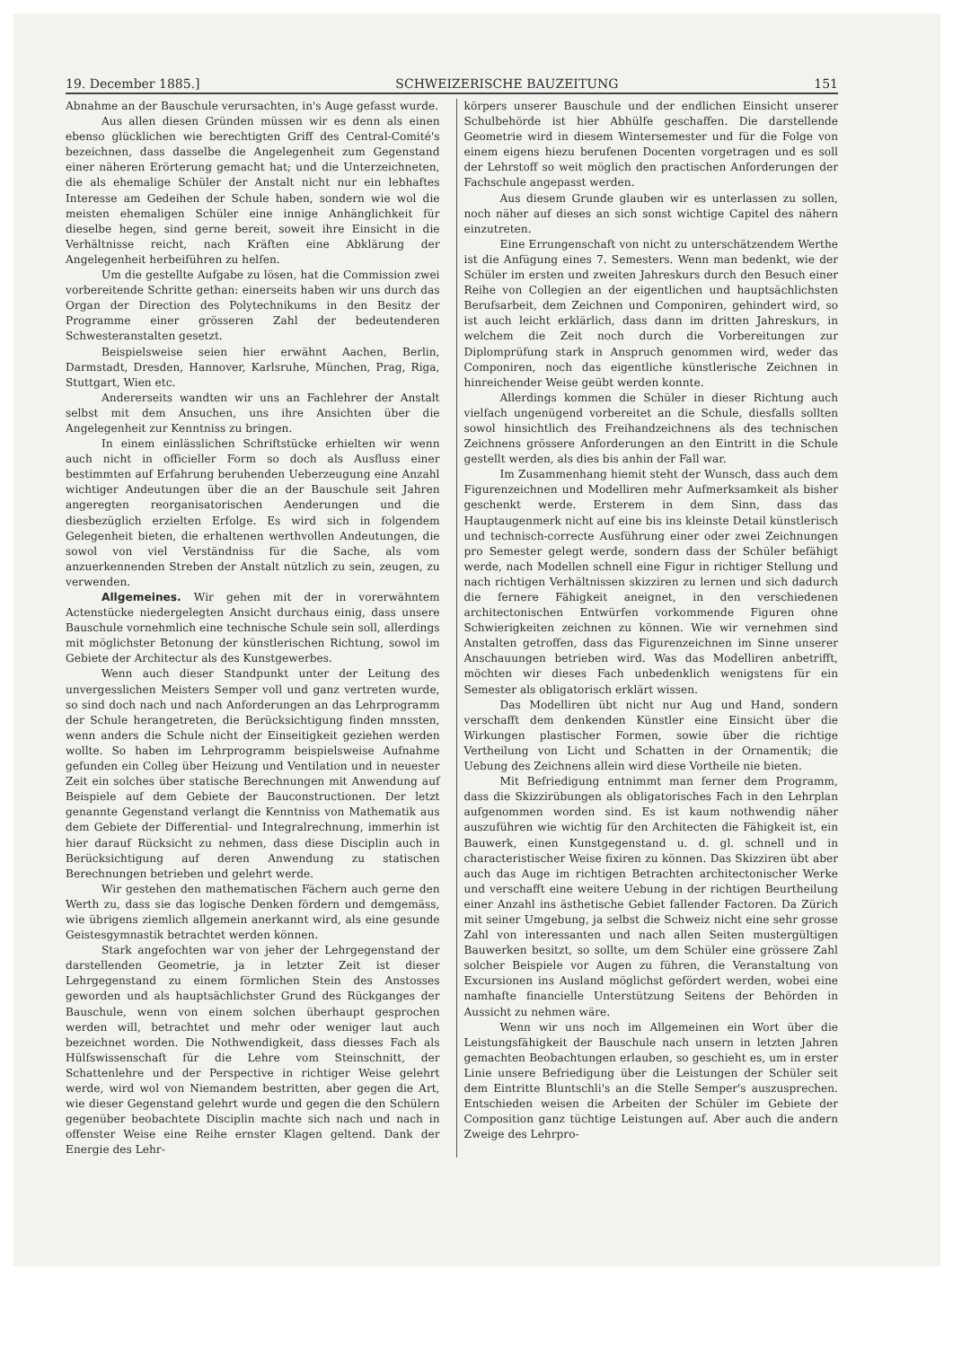19. December 1885.] SCHWEIZERISCHE BAUZEITUNG 151
Abnahme an der Bauschule verursachten, in's Auge gefasst wurde.
Aus allen diesen Gründen müssen wir es denn als einen ebenso glücklichen wie berechtigten Griff des Central-Comité's bezeichnen, dass dasselbe die Angelegenheit zum Gegenstand einer näheren Erörterung gemacht hat; und die Unterzeichneten, die als ehemalige Schüler der Anstalt nicht nur ein lebhaftes Interesse am Gedeihen der Schule haben, sondern wie wol die meisten ehemaligen Schüler eine innige Anhänglichkeit für dieselbe hegen, sind gerne bereit, soweit ihre Einsicht in die Verhältnisse reicht, nach Kräften eine Abklärung der Angelegenheit herbeiführen zu helfen.
Um die gestellte Aufgabe zu lösen, hat die Commission zwei vorbereitende Schritte gethan: einerseits haben wir uns durch das Organ der Direction des Polytechnikums in den Besitz der Programme einer grösseren Zahl der bedeutenderen Schwesteranstalten gesetzt.
Beispielsweise seien hier erwähnt Aachen, Berlin, Darmstadt, Dresden, Hannover, Karlsruhe, München, Prag, Riga, Stuttgart, Wien etc.
Andererseits wandten wir uns an Fachlehrer der Anstalt selbst mit dem Ansuchen, uns ihre Ansichten über die Angelegenheit zur Kenntniss zu bringen.
In einem einlässlichen Schriftstücke erhielten wir wenn auch nicht in officieller Form so doch als Ausfluss einer bestimmten auf Erfahrung beruhenden Ueberzeugung eine Anzahl wichtiger Andeutungen über die an der Bauschule seit Jahren angeregten reorganisatorischen Aenderungen und die diesbezüglich erzielten Erfolge. Es wird sich in folgendem Gelegenheit bieten, die erhaltenen werthvollen Andeutungen, die sowol von viel Verständniss für die Sache, als vom anzuerkennenden Streben der Anstalt nützlich zu sein, zeugen, zu verwenden.
Allgemeines. Wir gehen mit der in vorerwähntem Actenstücke niedergelegten Ansicht durchaus einig, dass unsere Bauschule vornehmlich eine technische Schule sein soll, allerdings mit möglichster Betonung der künstlerischen Richtung, sowol im Gebiete der Architectur als des Kunstgewerbes.
Wenn auch dieser Standpunkt unter der Leitung des unvergesslichen Meisters Semper voll und ganz vertreten wurde, so sind doch nach und nach Anforderungen an das Lehrprogramm der Schule herangetreten, die Berücksichtigung finden mnssten, wenn anders die Schule nicht der Einseitigkeit geziehen werden wollte. So haben im Lehrprogramm beispielsweise Aufnahme gefunden ein Colleg über Heizung und Ventilation und in neuester Zeit ein solches über statische Berechnungen mit Anwendung auf Beispiele auf dem Gebiete der Bauconstructionen. Der letzt genannte Gegenstand verlangt die Kenntniss von Mathematik aus dem Gebiete der Differential- und Integralrechnung, immerhin ist hier darauf Rücksicht zu nehmen, dass diese Disciplin auch in Berücksichtigung auf deren Anwendung zu statischen Berechnungen betrieben und gelehrt werde.
Wir gestehen den mathematischen Fächern auch gerne den Werth zu, dass sie das logische Denken fördern und demgemäss, wie übrigens ziemlich allgemein anerkannt wird, als eine gesunde Geistesgymnastik betrachtet werden können.
Stark angefochten war von jeher der Lehrgegenstand der darstellenden Geometrie, ja in letzter Zeit ist dieser Lehrgegenstand zu einem förmlichen Stein des Anstosses geworden und als hauptsächlichster Grund des Rückganges der Bauschule, wenn von einem solchen überhaupt gesprochen werden will, betrachtet und mehr oder weniger laut auch bezeichnet worden. Die Nothwendigkeit, dass diesses Fach als Hülfswissenschaft für die Lehre vom Steinschnitt, der Schattenlehre und der Perspective in richtiger Weise gelehrt werde, wird wol von Niemandem bestritten, aber gegen die Art, wie dieser Gegenstand gelehrt wurde und gegen die den Schülern gegenüber beobachtete Disciplin machte sich nach und nach in offenster Weise eine Reihe ernster Klagen geltend. Dank der Energie des Lehr-
körpers unserer Bauschule und der endlichen Einsicht unserer Schulbehörde ist hier Abhülfe geschaffen. Die darstellende Geometrie wird in diesem Wintersemester und für die Folge von einem eigens hiezu berufenen Docenten vorgetragen und es soll der Lehrstoff so weit möglich den practischen Anforderungen der Fachschule angepasst werden.
Aus diesem Grunde glauben wir es unterlassen zu sollen, noch näher auf dieses an sich sonst wichtige Capitel des nähern einzutreten.
Eine Errungenschaft von nicht zu unterschätzendem Werthe ist die Anfügung eines 7. Semesters. Wenn man bedenkt, wie der Schüler im ersten und zweiten Jahreskurs durch den Besuch einer Reihe von Collegien an der eigentlichen und hauptsächlichsten Berufsarbeit, dem Zeichnen und Componiren, gehindert wird, so ist auch leicht erklärlich, dass dann im dritten Jahreskurs, in welchem die Zeit noch durch die Vorbereitungen zur Diplomprüfung stark in Anspruch genommen wird, weder das Componiren, noch das eigentliche künstlerische Zeichnen in hinreichender Weise geübt werden konnte.
Allerdings kommen die Schüler in dieser Richtung auch vielfach ungenügend vorbereitet an die Schule, diesfalls sollten sowol hinsichtlich des Freihandzeichnens als des technischen Zeichnens grössere Anforderungen an den Eintritt in die Schule gestellt werden, als dies bis anhin der Fall war.
Im Zusammenhang hiemit steht der Wunsch, dass auch dem Figurenzeichnen und Modelliren mehr Aufmerksamkeit als bisher geschenkt werde. Ersterem in dem Sinn, dass das Hauptaugenmerk nicht auf eine bis ins kleinste Detail künstlerisch und technisch-correcte Ausführung einer oder zwei Zeichnungen pro Semester gelegt werde, sondern dass der Schüler befähigt werde, nach Modellen schnell eine Figur in richtiger Stellung und nach richtigen Verhältnissen skizziren zu lernen und sich dadurch die fernere Fähigkeit aneignet, in den verschiedenen architectonischen Entwürfen vorkommende Figuren ohne Schwierigkeiten zeichnen zu können. Wie wir vernehmen sind Anstalten getroffen, dass das Figurenzeichnen im Sinne unserer Anschauungen betrieben wird. Was das Modelliren anbetrifft, möchten wir dieses Fach unbedenklich wenigstens für ein Semester als obligatorisch erklärt wissen.
Das Modelliren übt nicht nur Aug und Hand, sondern verschafft dem denkenden Künstler eine Einsicht über die Wirkungen plastischer Formen, sowie über die richtige Vertheilung von Licht und Schatten in der Ornamentik; die Uebung des Zeichnens allein wird diese Vortheile nie bieten.
Mit Befriedigung entnimmt man ferner dem Programm, dass die Skizzirübungen als obligatorisches Fach in den Lehrplan aufgenommen worden sind. Es ist kaum nothwendig näher auszuführen wie wichtig für den Architecten die Fähigkeit ist, ein Bauwerk, einen Kunstgegenstand u. d. gl. schnell und in characteristischer Weise fixiren zu können. Das Skizziren übt aber auch das Auge im richtigen Betrachten architectonischer Werke und verschafft eine weitere Uebung in der richtigen Beurtheilung einer Anzahl ins ästhetische Gebiet fallender Factoren. Da Zürich mit seiner Umgebung, ja selbst die Schweiz nicht eine sehr grosse Zahl von interessanten und nach allen Seiten mustergültigen Bauwerken besitzt, so sollte, um dem Schüler eine grössere Zahl solcher Beispiele vor Augen zu führen, die Veranstaltung von Excursionen ins Ausland möglichst gefördert werden, wobei eine namhafte financielle Unterstützung Seitens der Behörden in Aussicht zu nehmen wäre.
Wenn wir uns noch im Allgemeinen ein Wort über die Leistungsfähigkeit der Bauschule nach unsern in letzten Jahren gemachten Beobachtungen erlauben, so geschieht es, um in erster Linie unsere Befriedigung über die Leistungen der Schüler seit dem Eintritte Bluntschli's an die Stelle Semper's auszusprechen. Entschieden weisen die Arbeiten der Schüler im Gebiete der Composition ganz tüchtige Leistungen auf. Aber auch die andern Zweige des Lehrpro-